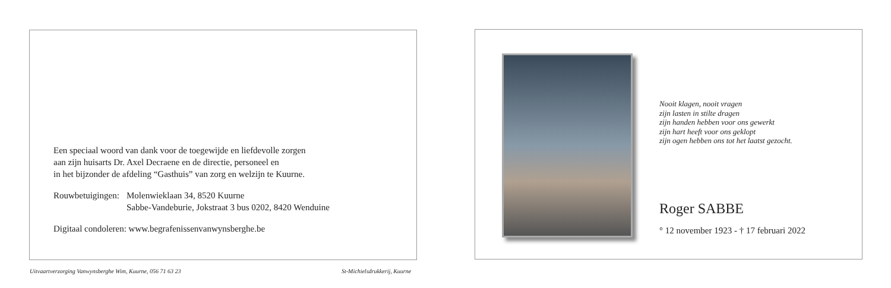Een speciaal woord van dank voor de toegewijde en liefdevolle zorgen
aan zijn huisarts Dr. Axel Decraene en de directie, personeel en
in het bijzonder de afdeling “Gasthuis” van zorg en welzijn te Kuurne.
Rouwbetuigingen: Molenwieklaan 34, 8520 Kuurne
Sabbe-Vandeburie, Jokstraat 3 bus 0202, 8420 Wenduine
Digitaal condoleren: www.begrafenissenvanwynsberghe.be
Uitvaartverzorging Vanwynsberghe Wim, Kuurne, 056 71 63 23
St-Michielsdrukkerij, Kuurne
Nooit klagen, nooit vragen
zijn lasten in stilte dragen
zijn handen hebben voor ons gewerkt
zijn hart heeft voor ons geklopt
zijn ogen hebben ons tot het laatst gezocht.
Roger SABBE
° 12 november 1923 - † 17 februari 2022